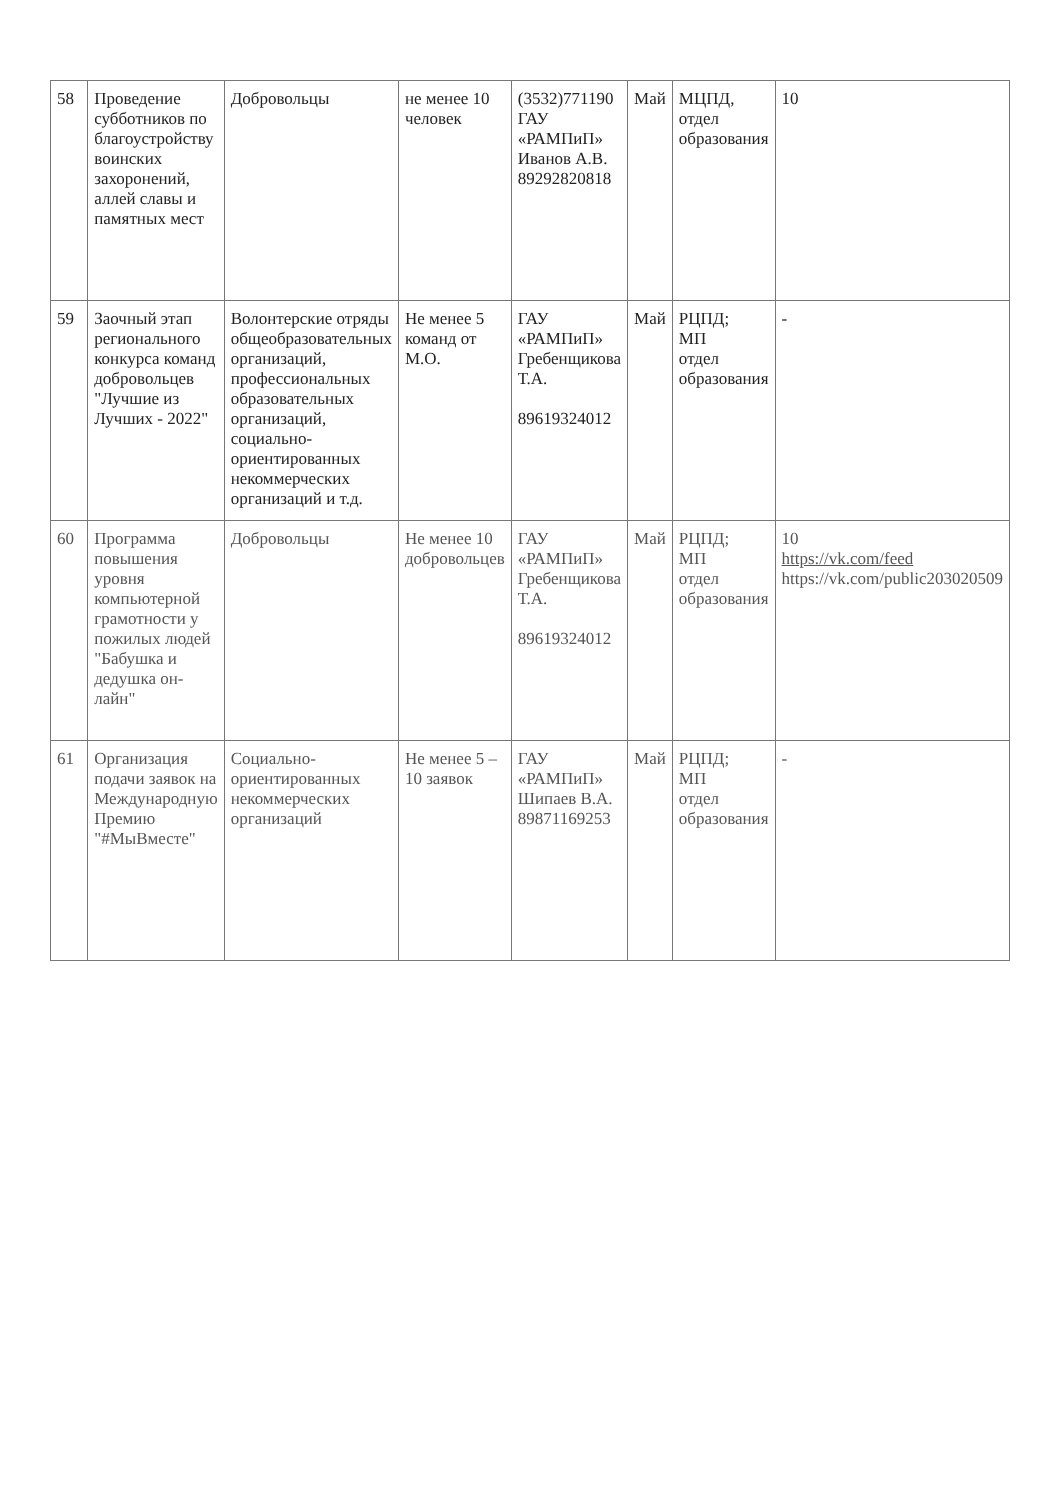| 58 | Проведение субботников по благоустройству воинских захоронений, аллей славы и памятных мест | Добровольцы | не менее 10 человек | (3532)771190 ГАУ «РАМПиП» Иванов А.В. 89292820818 | Май | МЦПД, отдел образования | 10 |
| 59 | Заочный этап регионального конкурса команд добровольцев "Лучшие из Лучших - 2022" | Волонтерские отряды общеобразовательных организаций, профессиональных образовательных организаций, социально-ориентированных некоммерческих организаций и т.д. | Не менее 5 команд от М.О. | ГАУ «РАМПиП» Гребенщикова Т.А. 89619324012 | Май | РЦПД; МП отдел образования | - |
| 60 | Программа повышения уровня компьютерной грамотности у пожилых людей "Бабушка и дедушка он-лайн" | Добровольцы | Не менее 10 добровольцев | ГАУ «РАМПиП» Гребенщикова Т.А. 89619324012 | Май | РЦПД; МП отдел образования | 10 https://vk.com/feed https://vk.com/public203020509 |
| 61 | Организация подачи заявок на Международную Премию "#МыВместе" | Социально-ориентированных некоммерческих организаций | Не менее 5 – 10 заявок | ГАУ «РАМПиП» Шипаев В.А. 89871169253 | Май | РЦПД; МП отдел образования | - |